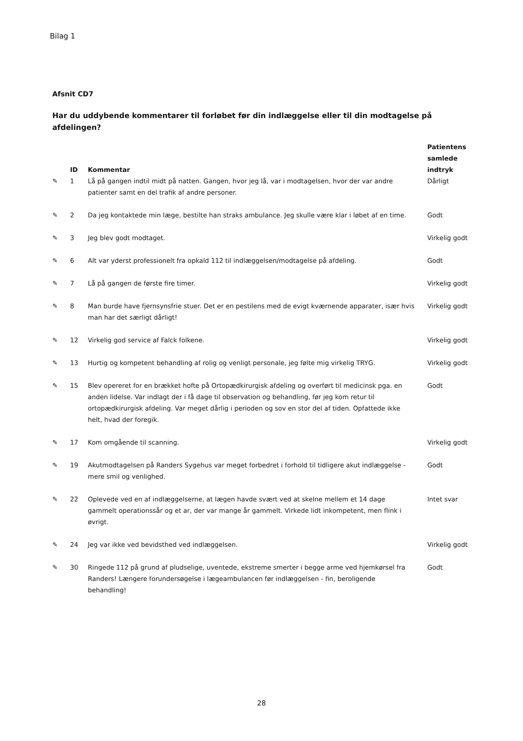Bilag 1
Afsnit CD7
Har du uddybende kommentarer til forløbet før din indlæggelse eller til din modtagelse på afdelingen?
| | ID | Kommentar | Patientens samlede indtryk |
| --- | --- | --- | --- |
| ✎ | 1 | Lå på gangen indtil midt på natten. Gangen, hvor jeg lå, var i modtagelsen, hvor der var andre patienter samt en del trafik af andre personer. | Dårligt |
| ✎ | 2 | Da jeg kontaktede min læge, bestilte han straks ambulance. Jeg skulle være klar i løbet af en time. | Godt |
| ✎ | 3 | Jeg blev godt modtaget. | Virkelig godt |
| ✎ | 6 | Alt var yderst professionelt fra opkald 112 til indlæggelsen/modtagelse på afdeling. | Godt |
| ✎ | 7 | Lå på gangen de første fire timer. | Virkelig godt |
| ✎ | 8 | Man burde have fjernsynsfrie stuer. Det er en pestilens med de evigt kværnende apparater, især hvis man har det særligt dårligt! | Virkelig godt |
| ✎ | 12 | Virkelig god service af Falck folkene. | Virkelig godt |
| ✎ | 13 | Hurtig og kompetent behandling af rolig og venligt personale, jeg følte mig virkelig TRYG. | Virkelig godt |
| ✎ | 15 | Blev opereret for en brækket hofte på Ortopædkirurgisk afdeling og overført til medicinsk pga. en anden lidelse. Var indlagt der i få dage til observation og behandling, før jeg kom retur til ortopædkirurgisk afdeling. Var meget dårlig i perioden og sov en stor del af tiden. Opfattede ikke helt, hvad der foregik. | Godt |
| ✎ | 17 | Kom omgående til scanning. | Virkelig godt |
| ✎ | 19 | Akutmodtagelsen på Randers Sygehus var meget forbedret i forhold til tidligere akut indlæggelse - mere smil og venlighed. | Godt |
| ✎ | 22 | Oplevede ved en af indlæggelserne, at lægen havde svært ved at skelne mellem et 14 dage gammelt operationssår og et ar, der var mange år gammelt. Virkede lidt inkompetent, men flink i øvrigt. | Intet svar |
| ✎ | 24 | Jeg var ikke ved bevidsthed ved indlæggelsen. | Virkelig godt |
| ✎ | 30 | Ringede 112 på grund af pludselige, uventede, ekstreme smerter i begge arme ved hjemkørsel fra Randers! Længere forundersøgelse i lægeambulancen før indlæggelsen - fin, beroligende behandling! | Godt |
28